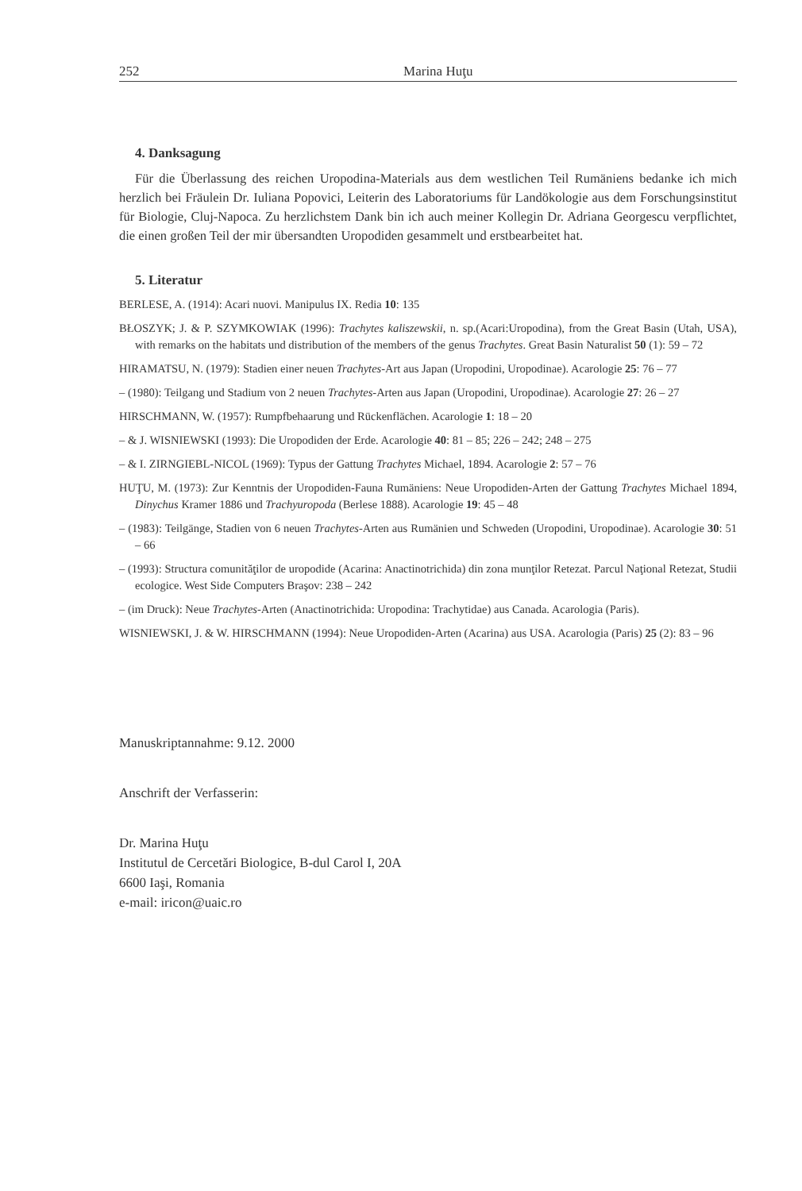252 Marina Huţu
4. Danksagung
Für die Überlassung des reichen Uropodina-Materials aus dem westlichen Teil Rumäniens bedanke ich mich herzlich bei Fräulein Dr. Iuliana Popovici, Leiterin des Laboratoriums für Landökologie aus dem Forschungsinstitut für Biologie, Cluj-Napoca. Zu herzlichstem Dank bin ich auch meiner Kollegin Dr. Adriana Georgescu verpflichtet, die einen großen Teil der mir übersandten Uropodiden gesammelt und erstbearbeitet hat.
5. Literatur
BERLESE, A. (1914): Acari nuovi. Manipulus IX. Redia 10: 135
BŁOSZYK; J. & P. SZYMKOWIAK (1996): Trachytes kaliszewskii, n. sp.(Acari:Uropodina), from the Great Basin (Utah, USA), with remarks on the habitats und distribution of the members of the genus Trachytes. Great Basin Naturalist 50 (1): 59 – 72
HIRAMATSU, N. (1979): Stadien einer neuen Trachytes-Art aus Japan (Uropodini, Uropodinae). Acarologie 25: 76 – 77
– (1980): Teilgang und Stadium von 2 neuen Trachytes-Arten aus Japan (Uropodini, Uropodinae). Acarologie 27: 26 – 27
HIRSCHMANN, W. (1957): Rumpfbehaarung und Rückenflächen. Acarologie 1: 18 – 20
– & J. WISNIEWSKI (1993): Die Uropodiden der Erde. Acarologie 40: 81 – 85; 226 – 242; 248 – 275
– & I. ZIRNGIEBL-NICOL (1969): Typus der Gattung Trachytes Michael, 1894. Acarologie 2: 57 – 76
HUŢU, M. (1973): Zur Kenntnis der Uropodiden-Fauna Rumäniens: Neue Uropodiden-Arten der Gattung Trachytes Michael 1894, Dinychus Kramer 1886 und Trachyuropoda (Berlese 1888). Acarologie 19: 45 – 48
– (1983): Teilgänge, Stadien von 6 neuen Trachytes-Arten aus Rumänien und Schweden (Uropodini, Uropodinae). Acarologie 30: 51 – 66
– (1993): Structura comunităţilor de uropodide (Acarina: Anactinotrichida) din zona munţilor Retezat. Parcul Naţional Retezat, Studii ecologice. West Side Computers Braşov: 238 – 242
– (im Druck): Neue Trachytes-Arten (Anactinotrichida: Uropodina: Trachytidae) aus Canada. Acarologia (Paris).
WISNIEWSKI, J. & W. HIRSCHMANN (1994): Neue Uropodiden-Arten (Acarina) aus USA. Acarologia (Paris) 25 (2): 83 – 96
Manuskriptannahme: 9.12. 2000
Anschrift der Verfasserin:
Dr. Marina Huţu
Institutul de Cercetări Biologice, B-dul Carol I, 20A
6600 Iaşi, Romania
e-mail: iricon@uaic.ro